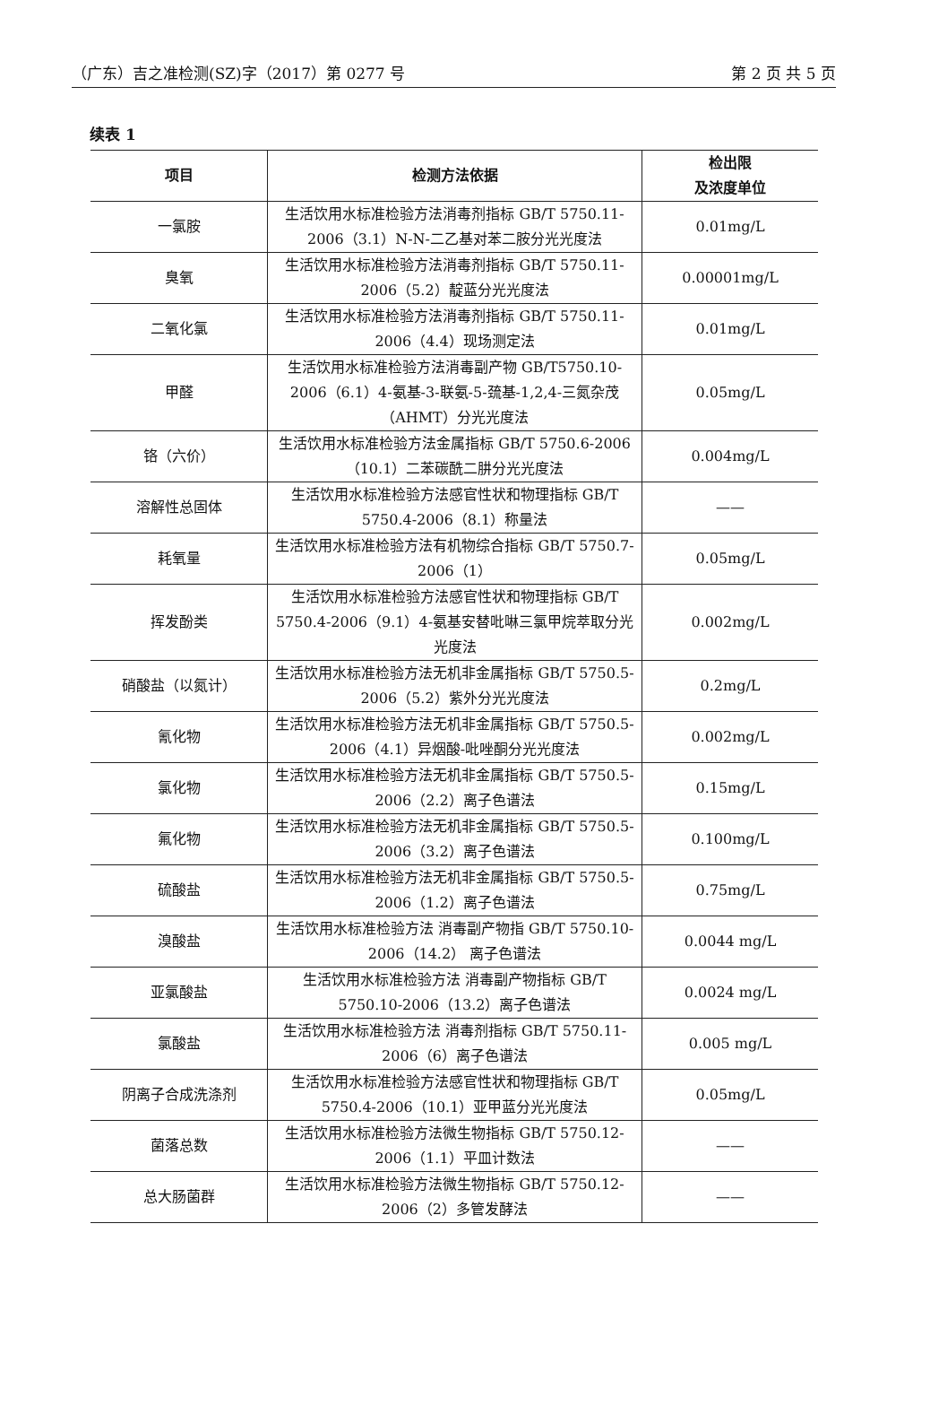（广东）吉之准检测(SZ)字（2017）第 0277 号 第 2 页 共 5 页
续表 1
| 项目 | 检测方法依据 | 检出限 及浓度单位 |
| --- | --- | --- |
| 一氯胺 | 生活饮用水标准检验方法消毒剂指标 GB/T 5750.11-2006（3.1）N-N-二乙基对苯二胺分光光度法 | 0.01mg/L |
| 臭氧 | 生活饮用水标准检验方法消毒剂指标 GB/T 5750.11-2006（5.2）靛蓝分光光度法 | 0.00001mg/L |
| 二氧化氯 | 生活饮用水标准检验方法消毒剂指标 GB/T 5750.11-2006（4.4）现场测定法 | 0.01mg/L |
| 甲醛 | 生活饮用水标准检验方法消毒副产物 GB/T5750.10-2006（6.1）4-氨基-3-联氨-5-巯基-1,2,4-三氮杂茂（AHMT）分光光度法 | 0.05mg/L |
| 铬（六价） | 生活饮用水标准检验方法金属指标 GB/T 5750.6-2006（10.1）二苯碳酰二肼分光光度法 | 0.004mg/L |
| 溶解性总固体 | 生活饮用水标准检验方法感官性状和物理指标 GB/T 5750.4-2006（8.1）称量法 | —— |
| 耗氧量 | 生活饮用水标准检验方法有机物综合指标 GB/T 5750.7-2006（1） | 0.05mg/L |
| 挥发酚类 | 生活饮用水标准检验方法感官性状和物理指标 GB/T 5750.4-2006（9.1）4-氨基安替吡啉三氯甲烷萃取分光光度法 | 0.002mg/L |
| 硝酸盐（以氮计） | 生活饮用水标准检验方法无机非金属指标 GB/T 5750.5-2006（5.2）紫外分光光度法 | 0.2mg/L |
| 氰化物 | 生活饮用水标准检验方法无机非金属指标 GB/T 5750.5-2006（4.1）异烟酸-吡唑酮分光光度法 | 0.002mg/L |
| 氯化物 | 生活饮用水标准检验方法无机非金属指标 GB/T 5750.5-2006（2.2）离子色谱法 | 0.15mg/L |
| 氟化物 | 生活饮用水标准检验方法无机非金属指标 GB/T 5750.5-2006（3.2）离子色谱法 | 0.100mg/L |
| 硫酸盐 | 生活饮用水标准检验方法无机非金属指标 GB/T 5750.5-2006（1.2）离子色谱法 | 0.75mg/L |
| 溴酸盐 | 生活饮用水标准检验方法 消毒副产物指 GB/T 5750.10-2006（14.2） 离子色谱法 | 0.0044 mg/L |
| 亚氯酸盐 | 生活饮用水标准检验方法 消毒副产物指标 GB/T 5750.10-2006（13.2）离子色谱法 | 0.0024 mg/L |
| 氯酸盐 | 生活饮用水标准检验方法 消毒剂指标 GB/T 5750.11-2006（6）离子色谱法 | 0.005 mg/L |
| 阴离子合成洗涤剂 | 生活饮用水标准检验方法感官性状和物理指标 GB/T 5750.4-2006（10.1）亚甲蓝分光光度法 | 0.05mg/L |
| 菌落总数 | 生活饮用水标准检验方法微生物指标 GB/T 5750.12-2006（1.1）平皿计数法 | —— |
| 总大肠菌群 | 生活饮用水标准检验方法微生物指标 GB/T 5750.12-2006（2）多管发酵法 | —— |